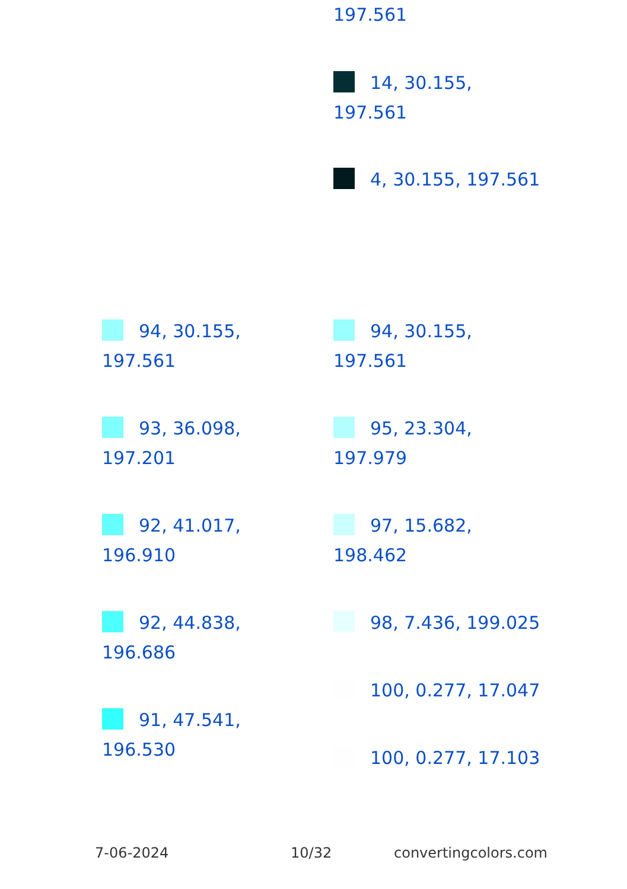197.561
14, 30.155, 197.561
4, 30.155, 197.561
94, 30.155, 197.561
94, 30.155, 197.561
93, 36.098, 197.201
95, 23.304, 197.979
92, 41.017, 196.910
97, 15.682, 198.462
92, 44.838, 196.686
98, 7.436, 199.025
100, 0.277, 17.047
91, 47.541, 196.530
100, 0.277, 17.103
7-06-2024 10/32 convertingcolors.com